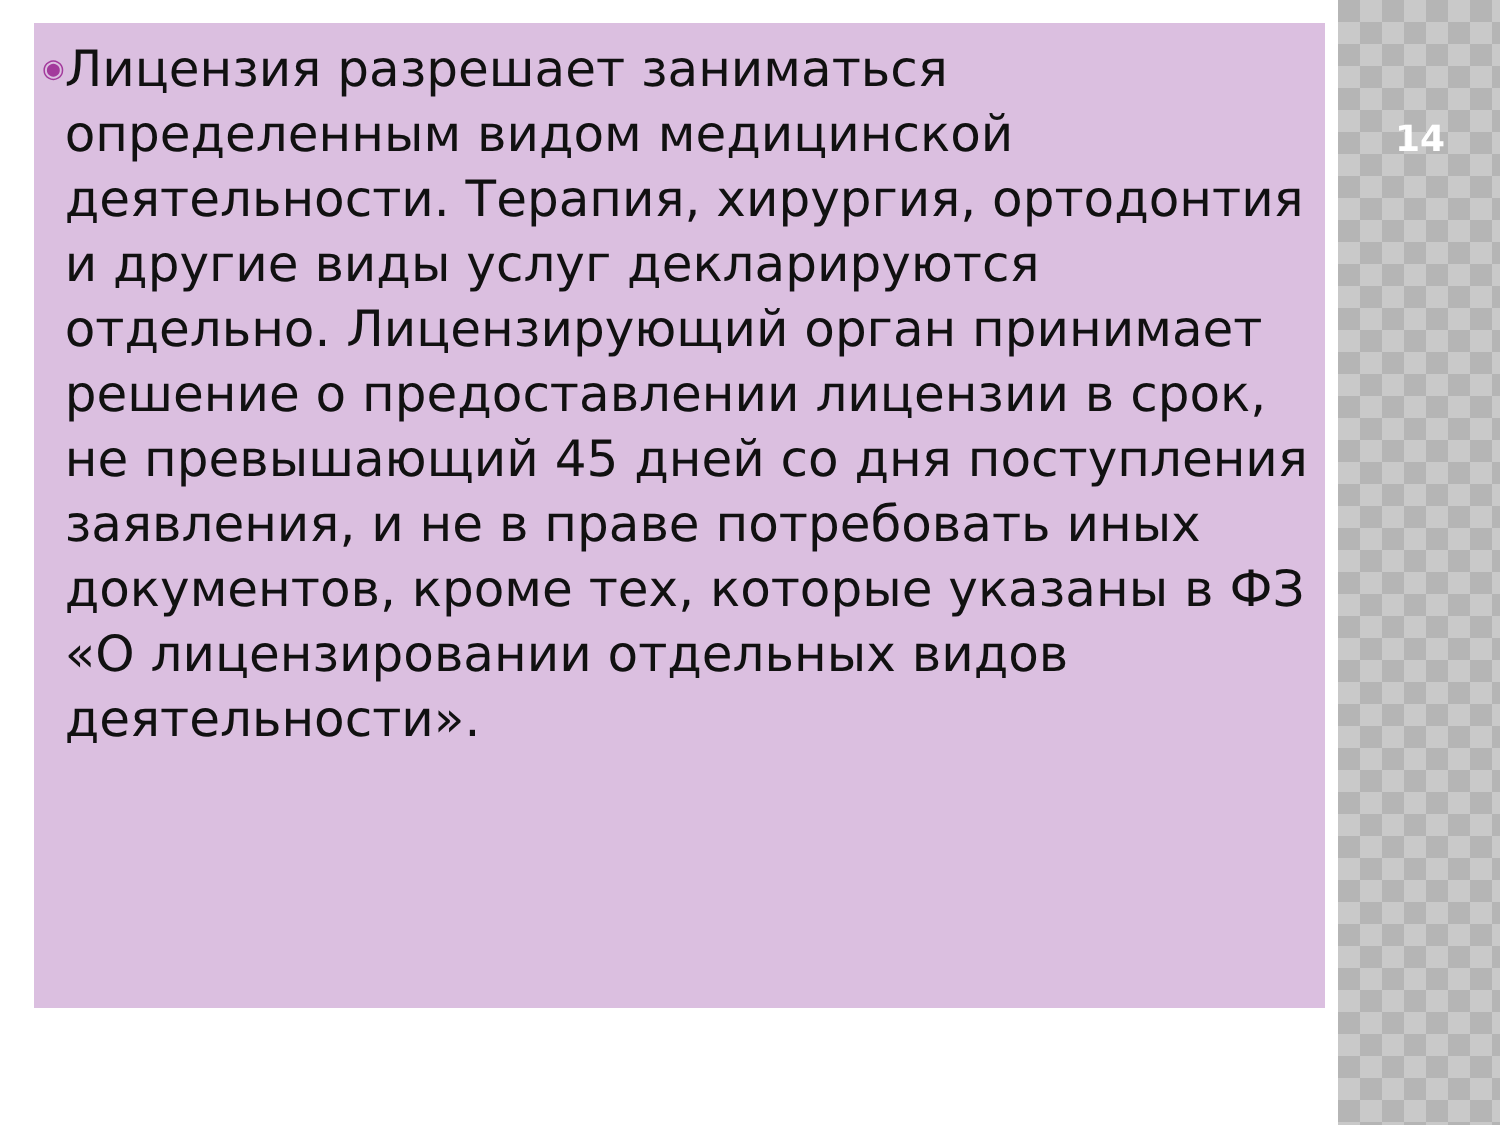◉
Лицензия разрешает заниматься определенным видом медицинской деятельности. Терапия, хирургия, ортодонтия и другие виды услуг декларируются отдельно. Лицензирующий орган принимает решение о предоставлении лицензии в срок, не превышающий 45 дней со дня поступления заявления, и не в праве потребовать иных документов, кроме тех, которые указаны в ФЗ «О лицензировании отдельных видов деятельности».
14